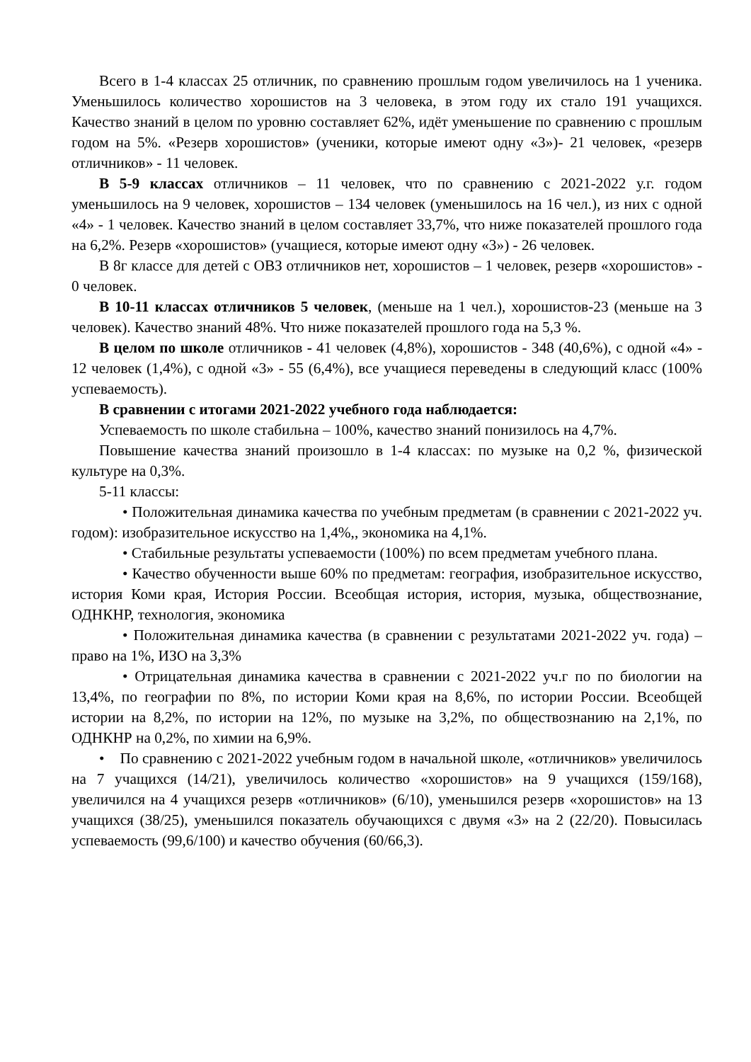Всего в 1-4 классах 25 отличник, по сравнению прошлым годом увеличилось на 1 ученика. Уменьшилось количество хорошистов на 3 человека, в этом году их стало 191 учащихся. Качество знаний в целом по уровню составляет 62%, идёт уменьшение по сравнению с прошлым годом на 5%. «Резерв хорошистов» (ученики, которые имеют одну «3»)- 21 человек, «резерв отличников» - 11 человек.
В 5-9 классах отличников – 11 человек, что по сравнению с 2021-2022 у.г. годом уменьшилось на 9 человек, хорошистов – 134 человек (уменьшилось на 16 чел.), из них с одной «4» - 1 человек. Качество знаний в целом составляет 33,7%, что ниже показателей прошлого года на 6,2%. Резерв «хорошистов» (учащиеся, которые имеют одну «3») - 26 человек.
В 8г классе для детей с ОВЗ отличников нет, хорошистов – 1 человек, резерв «хорошистов» - 0 человек.
В 10-11 классах отличников 5 человек, (меньше на 1 чел.), хорошистов-23 (меньше на 3 человек). Качество знаний 48%. Что ниже показателей прошлого года на 5,3 %.
В целом по школе отличников - 41 человек (4,8%), хорошистов - 348 (40,6%), с одной «4» - 12 человек (1,4%), с одной «3» - 55 (6,4%), все учащиеся переведены в следующий класс (100% успеваемость).
В сравнении с итогами 2021-2022 учебного года наблюдается:
Успеваемость по школе стабильна – 100%, качество знаний понизилось на 4,7%.
Повышение качества знаний произошло в 1-4 классах: по музыке на 0,2 %, физической культуре на 0,3%.
5-11 классы:
• Положительная динамика качества по учебным предметам (в сравнении с 2021-2022 уч. годом): изобразительное искусство на 1,4%,, экономика на 4,1%.
• Стабильные результаты успеваемости (100%) по всем предметам учебного плана.
• Качество обученности выше 60% по предметам: география, изобразительное искусство, история Коми края, История России. Всеобщая история, история, музыка, обществознание, ОДНКНР, технология, экономика
• Положительная динамика качества (в сравнении с результатами 2021-2022 уч. года) – право на 1%, ИЗО на 3,3%
• Отрицательная динамика качества в сравнении с 2021-2022 уч.г по по биологии на 13,4%, по географии по 8%, по истории Коми края на 8,6%, по истории России. Всеобщей истории на 8,2%, по истории на 12%, по музыке на 3,2%, по обществознанию на 2,1%, по ОДНКНР на 0,2%, по химии на 6,9%.
• По сравнению с 2021-2022 учебным годом в начальной школе, «отличников» увеличилось на 7 учащихся (14/21), увеличилось количество «хорошистов» на 9 учащихся (159/168), увеличился на 4 учащихся резерв «отличников» (6/10), уменьшился резерв «хорошистов» на 13 учащихся (38/25), уменьшился показатель обучающихся с двумя «3» на 2 (22/20). Повысилась успеваемость (99,6/100) и качество обучения (60/66,3).